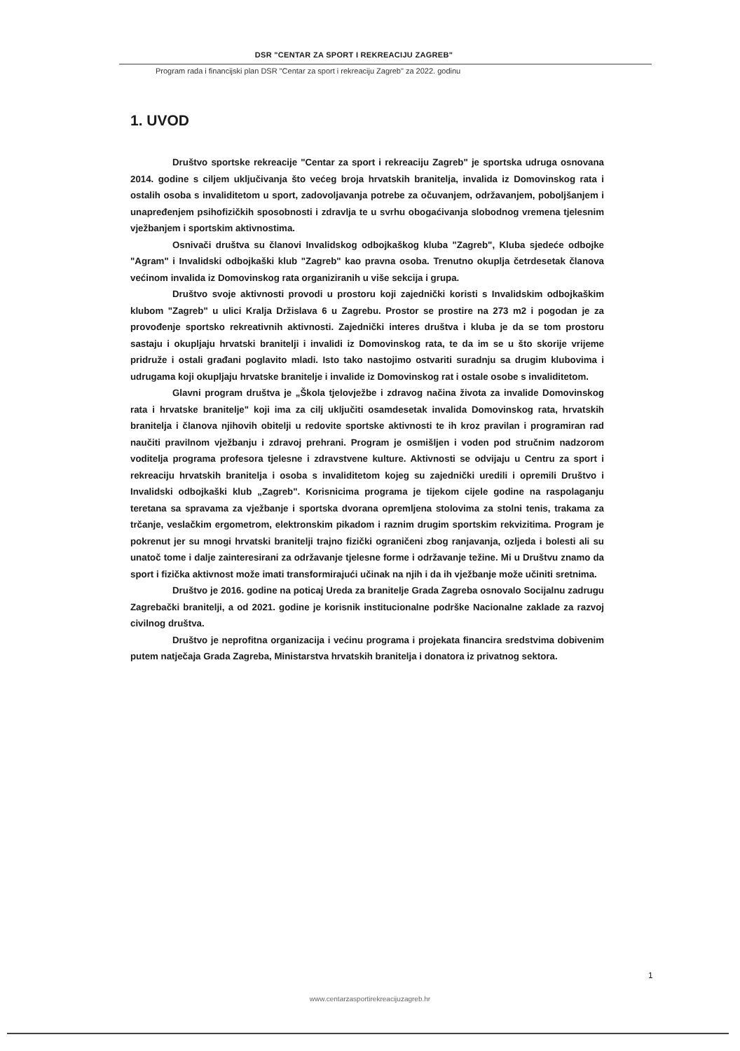DSR "CENTAR ZA SPORT I REKREACIJU ZAGREB"
Program rada i financijski plan DSR "Centar za sport i rekreaciju Zagreb" za 2022. godinu
1. UVOD
Društvo sportske rekreacije "Centar za sport i rekreaciju Zagreb" je sportska udruga osnovana 2014. godine s ciljem uključivanja što većeg broja hrvatskih branitelja, invalida iz Domovinskog rata i ostalih osoba s invaliditetom u sport, zadovoljavanja potrebe za očuvanjem, održavanjem, poboljšanjem i unapređenjem psihofizičkih sposobnosti i zdravlja te u svrhu obogaćivanja slobodnog vremena tjelesnim vježbanjem i sportskim aktivnostima.
Osnivači društva su članovi Invalidskog odbojkaškog kluba "Zagreb", Kluba sjedeće odbojke "Agram" i Invalidski odbojkaški klub "Zagreb" kao pravna osoba. Trenutno okuplja četrdesetak članova većinom invalida iz Domovinskog rata organiziranih u više sekcija i grupa.
Društvo svoje aktivnosti provodi u prostoru koji zajednički koristi s Invalidskim odbojkaškim klubom "Zagreb" u ulici Kralja Držislava 6 u Zagrebu. Prostor se prostire na 273 m2 i pogodan je za provođenje sportsko rekreativnih aktivnosti. Zajednički interes društva i kluba je da se tom prostoru sastaju i okupljaju hrvatski branitelji i invalidi iz Domovinskog rata, te da im se u što skorije vrijeme pridruže i ostali građani poglavito mladi. Isto tako nastojimo ostvariti suradnju sa drugim klubovima i udrugama koji okupljaju hrvatske branitelje i invalide iz Domovinskog rat i ostale osobe s invaliditetom.
Glavni program društva je „Škola tjelovježbe i zdravog načina života za invalide Domovinskog rata i hrvatske branitelje" koji ima za cilj uključiti osamdesetak invalida Domovinskog rata, hrvatskih branitelja i članova njihovih obitelji u redovite sportske aktivnosti te ih kroz pravilan i programiran rad naučiti pravilnom vježbanju i zdravoj prehrani. Program je osmišljen i voden pod stručnim nadzorom voditelja programa profesora tjelesne i zdravstvene kulture. Aktivnosti se odvijaju u Centru za sport i rekreaciju hrvatskih branitelja i osoba s invaliditetom kojeg su zajednički uredili i opremili Društvo i Invalidski odbojkaški klub „Zagreb". Korisnicima programa je tijekom cijele godine na raspolaganju teretana sa spravama za vježbanje i sportska dvorana opremljena stolovima za stolni tenis, trakama za trčanje, veslačkim ergometrom, elektronskim pikadom i raznim drugim sportskim rekvizitima. Program je pokrenut jer su mnogi hrvatski branitelji trajno fizički ograničeni zbog ranjavanja, ozljeda i bolesti ali su unatoč tome i dalje zainteresirani za održavanje tjelesne forme i održavanje težine. Mi u Društvu znamo da sport i fizička aktivnost može imati transformirajući učinak na njih i da ih vježbanje može učiniti sretnima.
Društvo je 2016. godine na poticaj Ureda za branitelje Grada Zagreba osnovalo Socijalnu zadrugu Zagrebački branitelji, a od 2021. godine je korisnik institucionalne podrške Nacionalne zaklade za razvoj civilnog društva.
Društvo je neprofitna organizacija i većinu programa i projekata financira sredstvima dobivenim putem natječaja Grada Zagreba, Ministarstva hrvatskih branitelja i donatora iz privatnog sektora.
1
www.centarzasportirekreacijuzagreb.hr